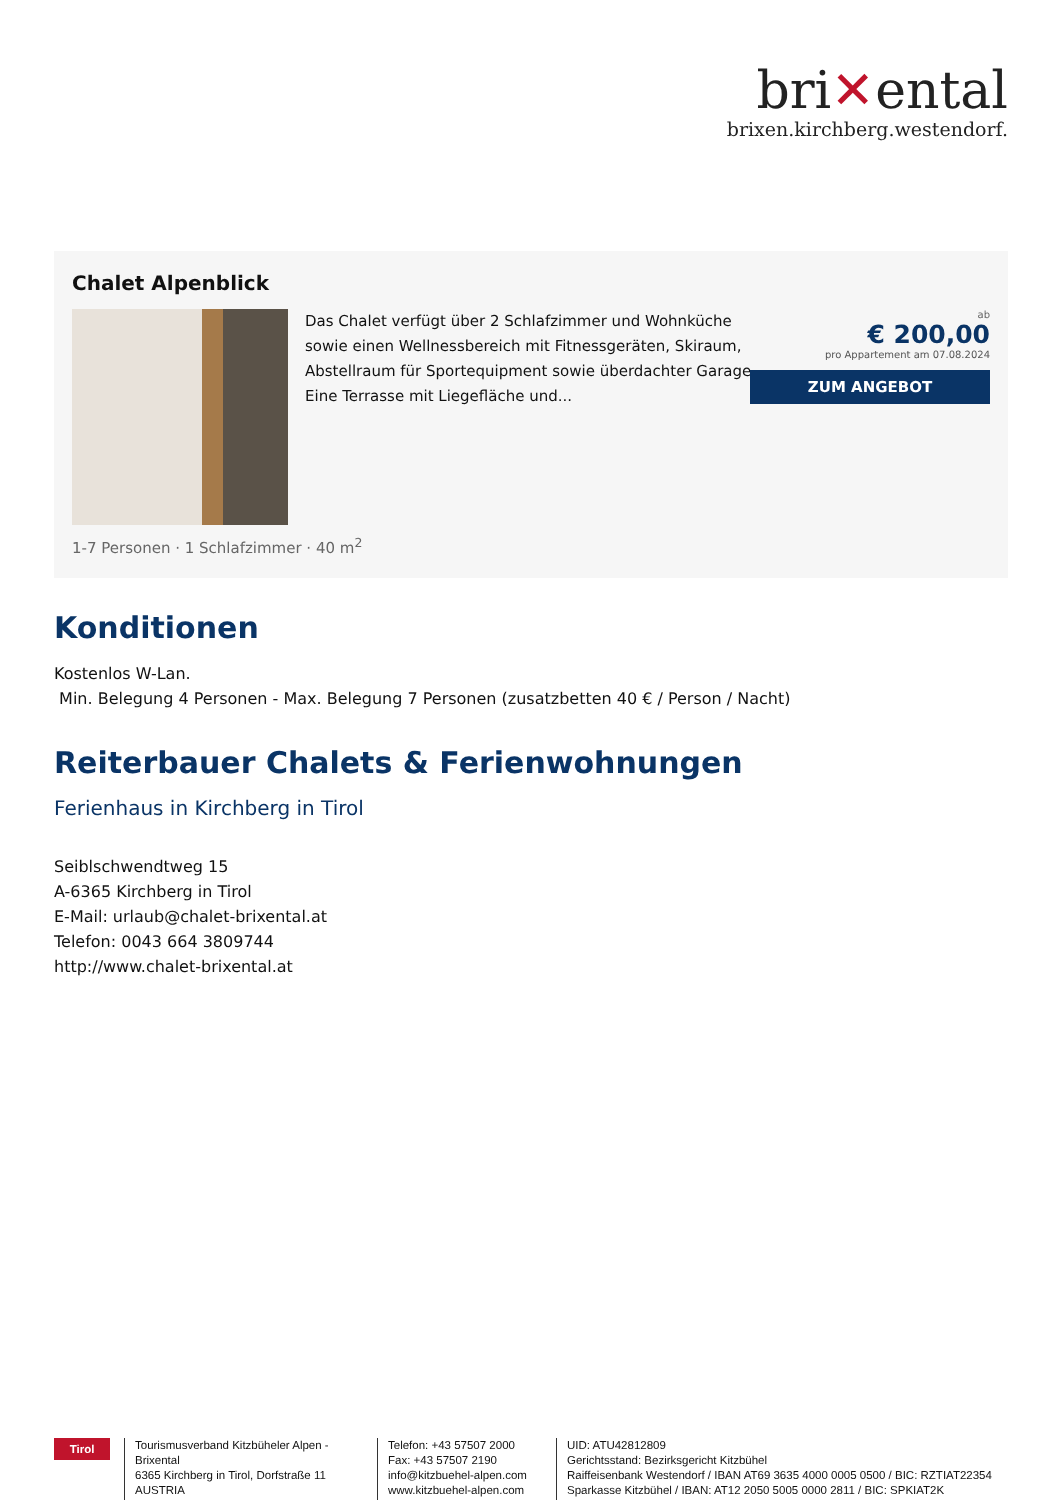bri✕ental
brixen.kirchberg.westendorf.
Chalet Alpenblick
Das Chalet verfügt über 2 Schlafzimmer und Wohnküche sowie einen Wellnessbereich mit Fitnessgeräten, Skiraum, Abstellraum für Sportequipment sowie überdachter Garage. Eine Terrasse mit Liegefläche und...
ab
€ 200,00
pro Appartement am 07.08.2024
ZUM ANGEBOT
1-7 Personen · 1 Schlafzimmer · 40 m<sup>2</sup>
Konditionen
Kostenlos W-Lan.
Min. Belegung 4 Personen - Max. Belegung 7 Personen (zusatzbetten 40 € / Person / Nacht)
Reiterbauer Chalets & Ferienwohnungen
Ferienhaus in Kirchberg in Tirol
Seiblschwendtweg 15
A-6365 Kirchberg in Tirol
E-Mail: urlaub@chalet-brixental.at
Telefon: 0043 664 3809744
http://www.chalet-brixental.at
Tirol
Tourismusverband Kitzbüheler Alpen - Brixental
6365 Kirchberg in Tirol, Dorfstraße 11
AUSTRIA
Telefon: +43 57507 2000
Fax: +43 57507 2190
info@kitzbuehel-alpen.com
www.kitzbuehel-alpen.com
UID: ATU42812809
Gerichtsstand: Bezirksgericht Kitzbühel
Raiffeisenbank Westendorf / IBAN AT69 3635 4000 0005 0500 / BIC: RZTIAT22354
Sparkasse Kitzbühel / IBAN: AT12 2050 5005 0000 2811 / BIC: SPKIAT2K